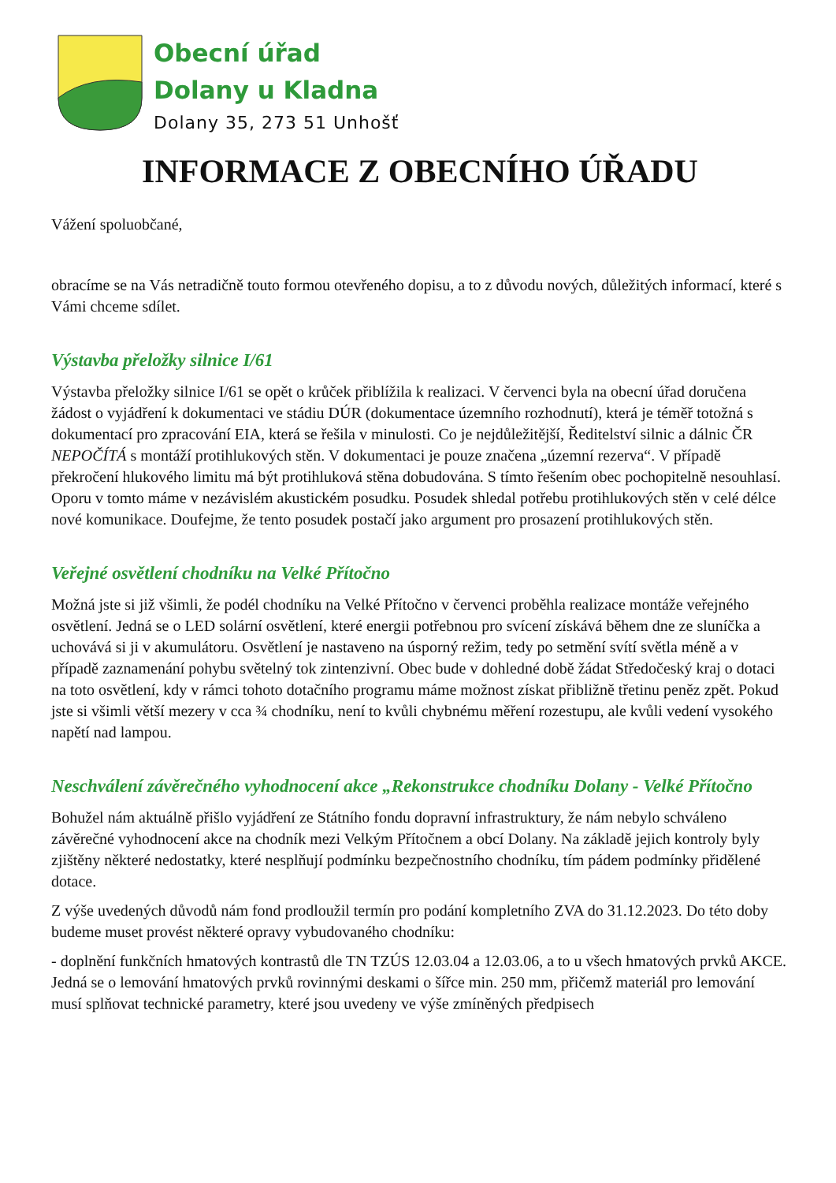Obecní úřad
Dolany u Kladna
Dolany 35, 273 51 Unhošť
INFORMACE Z OBECNÍHO ÚŘADU
Vážení spoluobčané,
obracíme se na Vás netradičně touto formou otevřeného dopisu, a to z důvodu nových, důležitých informací, které s Vámi chceme sdílet.
Výstavba přeložky silnice I/61
Výstavba přeložky silnice I/61 se opět o krůček přiblížila k realizaci. V červenci byla na obecní úřad doručena žádost o vyjádření k dokumentaci ve stádiu DÚR (dokumentace územního rozhodnutí), která je téměř totožná s dokumentací pro zpracování EIA, která se řešila v minulosti. Co je nejdůležitější, Ředitelství silnic a dálnic ČR NEPOČÍTÁ s montáží protihlukových stěn. V dokumentaci je pouze značena „územní rezerva“. V případě překročení hlukového limitu má být protihluková stěna dobudována. S tímto řešením obec pochopitelně nesouhlasí. Oporu v tomto máme v nezávislém akustickém posudku. Posudek shledal potřebu protihlukových stěn v celé délce nové komunikace. Doufejme, že tento posudek postačí jako argument pro prosazení protihlukových stěn.
Veřejné osvětlení chodníku na Velké Přítočno
Možná jste si již všimli, že podél chodníku na Velké Přítočno v červenci proběhla realizace montáže veřejného osvětlení. Jedná se o LED solární osvětlení, které energii potřebnou pro svícení získává během dne ze sluníčka a uchovává si ji v akumulátoru. Osvětlení je nastaveno na úsporný režim, tedy po setmění svítí světla méně a v případě zaznamenání pohybu světelný tok zintenzivní. Obec bude v dohledné době žádat Středočeský kraj o dotaci na toto osvětlení, kdy v rámci tohoto dotačního programu máme možnost získat přibližně třetinu peněz zpět. Pokud jste si všimli větší mezery v cca ¾ chodníku, není to kvůli chybnému měření rozestupu, ale kvůli vedení vysokého napětí nad lampou.
Neschválení závěrečného vyhodnocení akce „Rekonstrukce chodníku Dolany - Velké Přítočno
Bohužel nám aktuálně přišlo vyjádření ze Státního fondu dopravní infrastruktury, že nám nebylo schváleno závěrečné vyhodnocení akce na chodník mezi Velkým Přítočnem a obcí Dolany. Na základě jejich kontroly byly zjištěny některé nedostatky, které nesplňují podmínku bezpečnostního chodníku, tím pádem podmínky přidělené dotace.
Z výše uvedených důvodů nám fond prodloužil termín pro podání kompletního ZVA do 31.12.2023. Do této doby budeme muset provést některé opravy vybudovaného chodníku:
- doplnění funkčních hmatových kontrastů dle TN TZÚS 12.03.04 a 12.03.06, a to u všech hmatových prvků AKCE. Jedná se o lemování hmatových prvků rovinnými deskami o šířce min. 250 mm, přičemž materiál pro lemování musí splňovat technické parametry, které jsou uvedeny ve výše zmíněných předpisech